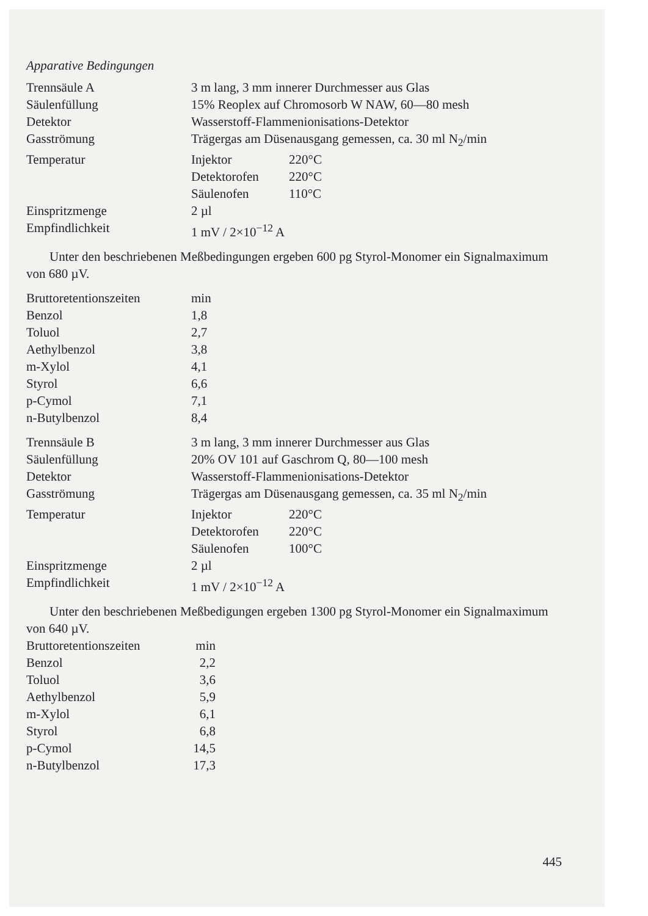Apparative Bedingungen
| Trennsäule A | 3 m lang, 3 mm innerer Durchmesser aus Glas | |
| Säulenfüllung | 15% Reoplex auf Chromosorb W NAW, 60—80 mesh | |
| Detektor | Wasserstoff-Flammenionisations-Detektor | |
| Gasströmung | Trägergas am Düsenausgang gemessen, ca. 30 ml N<sub>2</sub>/min | |
| Temperatur | Injektor | 220°C |
| | Detektorofen | 220°C |
| | Säulenofen | 110°C |
| Einspritzmenge | 2 µl | |
| Empfindlichkeit | 1 mV / 2×10<sup>−12</sup> A | |
Unter den beschriebenen Meßbedingungen ergeben 600 pg Styrol-Monomer ein Signalmaximum von 680 µV.
| Bruttoretentionszeiten | min |
| Benzol | 1,8 |
| Toluol | 2,7 |
| Aethylbenzol | 3,8 |
| m-Xylol | 4,1 |
| Styrol | 6,6 |
| p-Cymol | 7,1 |
| n-Butylbenzol | 8,4 |
| Trennsäule B | 3 m lang, 3 mm innerer Durchmesser aus Glas | |
| Säulenfüllung | 20% OV 101 auf Gaschrom Q, 80—100 mesh | |
| Detektor | Wasserstoff-Flammenionisations-Detektor | |
| Gasströmung | Trägergas am Düsenausgang gemessen, ca. 35 ml N<sub>2</sub>/min | |
| Temperatur | Injektor | 220°C |
| | Detektorofen | 220°C |
| | Säulenofen | 100°C |
| Einspritzmenge | 2 µl | |
| Empfindlichkeit | 1 mV / 2×10<sup>−12</sup> A | |
Unter den beschriebenen Meßbedigungen ergeben 1300 pg Styrol-Monomer ein Signalmaximum von 640 µV.
| Bruttoretentionszeiten | min |
| Benzol | 2,2 |
| Toluol | 3,6 |
| Aethylbenzol | 5,9 |
| m-Xylol | 6,1 |
| Styrol | 6,8 |
| p-Cymol | 14,5 |
| n-Butylbenzol | 17,3 |
445